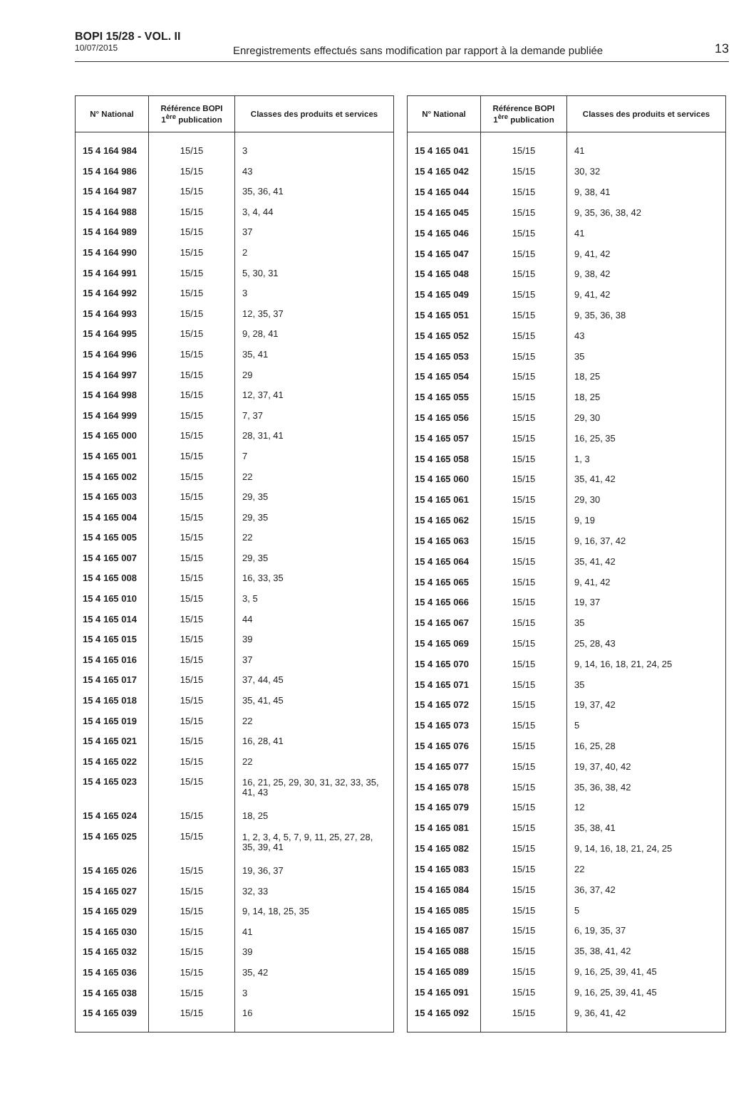BOPI 15/28 - VOL. II
10/07/2015
Enregistrements effectués sans modification par rapport à la demande publiée
13
| N° National | Référence BOPI 1<sup>ère</sup> publication | Classes des produits et services |
| --- | --- | --- |
| 15 4 164 984 | 15/15 | 3 |
| 15 4 164 986 | 15/15 | 43 |
| 15 4 164 987 | 15/15 | 35, 36, 41 |
| 15 4 164 988 | 15/15 | 3, 4, 44 |
| 15 4 164 989 | 15/15 | 37 |
| 15 4 164 990 | 15/15 | 2 |
| 15 4 164 991 | 15/15 | 5, 30, 31 |
| 15 4 164 992 | 15/15 | 3 |
| 15 4 164 993 | 15/15 | 12, 35, 37 |
| 15 4 164 995 | 15/15 | 9, 28, 41 |
| 15 4 164 996 | 15/15 | 35, 41 |
| 15 4 164 997 | 15/15 | 29 |
| 15 4 164 998 | 15/15 | 12, 37, 41 |
| 15 4 164 999 | 15/15 | 7, 37 |
| 15 4 165 000 | 15/15 | 28, 31, 41 |
| 15 4 165 001 | 15/15 | 7 |
| 15 4 165 002 | 15/15 | 22 |
| 15 4 165 003 | 15/15 | 29, 35 |
| 15 4 165 004 | 15/15 | 29, 35 |
| 15 4 165 005 | 15/15 | 22 |
| 15 4 165 007 | 15/15 | 29, 35 |
| 15 4 165 008 | 15/15 | 16, 33, 35 |
| 15 4 165 010 | 15/15 | 3, 5 |
| 15 4 165 014 | 15/15 | 44 |
| 15 4 165 015 | 15/15 | 39 |
| 15 4 165 016 | 15/15 | 37 |
| 15 4 165 017 | 15/15 | 37, 44, 45 |
| 15 4 165 018 | 15/15 | 35, 41, 45 |
| 15 4 165 019 | 15/15 | 22 |
| 15 4 165 021 | 15/15 | 16, 28, 41 |
| 15 4 165 022 | 15/15 | 22 |
| 15 4 165 023 | 15/15 | 16, 21, 25, 29, 30, 31, 32, 33, 35, 41, 43 |
| 15 4 165 024 | 15/15 | 18, 25 |
| 15 4 165 025 | 15/15 | 1, 2, 3, 4, 5, 7, 9, 11, 25, 27, 28, 35, 39, 41 |
| 15 4 165 026 | 15/15 | 19, 36, 37 |
| 15 4 165 027 | 15/15 | 32, 33 |
| 15 4 165 029 | 15/15 | 9, 14, 18, 25, 35 |
| 15 4 165 030 | 15/15 | 41 |
| 15 4 165 032 | 15/15 | 39 |
| 15 4 165 036 | 15/15 | 35, 42 |
| 15 4 165 038 | 15/15 | 3 |
| 15 4 165 039 | 15/15 | 16 |
| N° National | Référence BOPI 1<sup>ère</sup> publication | Classes des produits et services |
| --- | --- | --- |
| 15 4 165 041 | 15/15 | 41 |
| 15 4 165 042 | 15/15 | 30, 32 |
| 15 4 165 044 | 15/15 | 9, 38, 41 |
| 15 4 165 045 | 15/15 | 9, 35, 36, 38, 42 |
| 15 4 165 046 | 15/15 | 41 |
| 15 4 165 047 | 15/15 | 9, 41, 42 |
| 15 4 165 048 | 15/15 | 9, 38, 42 |
| 15 4 165 049 | 15/15 | 9, 41, 42 |
| 15 4 165 051 | 15/15 | 9, 35, 36, 38 |
| 15 4 165 052 | 15/15 | 43 |
| 15 4 165 053 | 15/15 | 35 |
| 15 4 165 054 | 15/15 | 18, 25 |
| 15 4 165 055 | 15/15 | 18, 25 |
| 15 4 165 056 | 15/15 | 29, 30 |
| 15 4 165 057 | 15/15 | 16, 25, 35 |
| 15 4 165 058 | 15/15 | 1, 3 |
| 15 4 165 060 | 15/15 | 35, 41, 42 |
| 15 4 165 061 | 15/15 | 29, 30 |
| 15 4 165 062 | 15/15 | 9, 19 |
| 15 4 165 063 | 15/15 | 9, 16, 37, 42 |
| 15 4 165 064 | 15/15 | 35, 41, 42 |
| 15 4 165 065 | 15/15 | 9, 41, 42 |
| 15 4 165 066 | 15/15 | 19, 37 |
| 15 4 165 067 | 15/15 | 35 |
| 15 4 165 069 | 15/15 | 25, 28, 43 |
| 15 4 165 070 | 15/15 | 9, 14, 16, 18, 21, 24, 25 |
| 15 4 165 071 | 15/15 | 35 |
| 15 4 165 072 | 15/15 | 19, 37, 42 |
| 15 4 165 073 | 15/15 | 5 |
| 15 4 165 076 | 15/15 | 16, 25, 28 |
| 15 4 165 077 | 15/15 | 19, 37, 40, 42 |
| 15 4 165 078 | 15/15 | 35, 36, 38, 42 |
| 15 4 165 079 | 15/15 | 12 |
| 15 4 165 081 | 15/15 | 35, 38, 41 |
| 15 4 165 082 | 15/15 | 9, 14, 16, 18, 21, 24, 25 |
| 15 4 165 083 | 15/15 | 22 |
| 15 4 165 084 | 15/15 | 36, 37, 42 |
| 15 4 165 085 | 15/15 | 5 |
| 15 4 165 087 | 15/15 | 6, 19, 35, 37 |
| 15 4 165 088 | 15/15 | 35, 38, 41, 42 |
| 15 4 165 089 | 15/15 | 9, 16, 25, 39, 41, 45 |
| 15 4 165 091 | 15/15 | 9, 16, 25, 39, 41, 45 |
| 15 4 165 092 | 15/15 | 9, 36, 41, 42 |